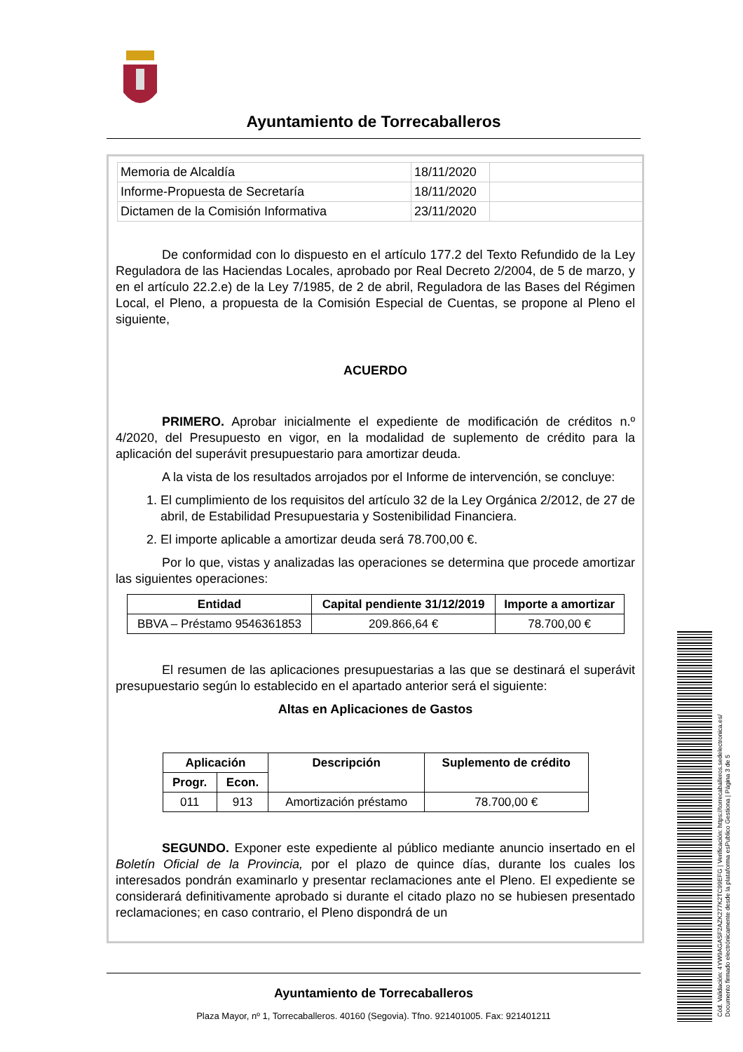Ayuntamiento de Torrecaballeros
| Memoria de Alcaldía | 18/11/2020 | |
| Informe-Propuesta de Secretaría | 18/11/2020 | |
| Dictamen de la Comisión Informativa | 23/11/2020 | |
De conformidad con lo dispuesto en el artículo 177.2 del Texto Refundido de la Ley Reguladora de las Haciendas Locales, aprobado por Real Decreto 2/2004, de 5 de marzo, y en el artículo 22.2.e) de la Ley 7/1985, de 2 de abril, Reguladora de las Bases del Régimen Local, el Pleno, a propuesta de la Comisión Especial de Cuentas, se propone al Pleno el siguiente,
ACUERDO
PRIMERO. Aprobar inicialmente el expediente de modificación de créditos n.º 4/2020, del Presupuesto en vigor, en la modalidad de suplemento de crédito para la aplicación del superávit presupuestario para amortizar deuda.
A la vista de los resultados arrojados por el Informe de intervención, se concluye:
1. El cumplimiento de los requisitos del artículo 32 de la Ley Orgánica 2/2012, de 27 de abril, de Estabilidad Presupuestaria y Sostenibilidad Financiera.
2. El importe aplicable a amortizar deuda será 78.700,00 €.
Por lo que, vistas y analizadas las operaciones se determina que procede amortizar las siguientes operaciones:
| Entidad | Capital pendiente 31/12/2019 | Importe a amortizar |
| --- | --- | --- |
| BBVA – Préstamo 9546361853 | 209.866,64 € | 78.700,00 € |
El resumen de las aplicaciones presupuestarias a las que se destinará el superávit presupuestario según lo establecido en el apartado anterior será el siguiente:
Altas en Aplicaciones de Gastos
| Aplicación | | Descripción | Suplemento de crédito |
| --- | --- | --- | --- |
| Progr. | Econ. | | |
| 011 | 913 | Amortización préstamo | 78.700,00 € |
SEGUNDO. Exponer este expediente al público mediante anuncio insertado en el Boletín Oficial de la Provincia, por el plazo de quince días, durante los cuales los interesados pondrán examinarlo y presentar reclamaciones ante el Pleno. El expediente se considerará definitivamente aprobado si durante el citado plazo no se hubiesen presentado reclamaciones; en caso contrario, el Pleno dispondrá de un
Ayuntamiento de Torrecaballeros
Plaza Mayor, nº 1, Torrecaballeros. 40160 (Segovia). Tfno. 921401005. Fax: 921401211
Cód. Validación: 4YW9AGASF2AZK277K2TC99EFG | Verificación: https://torrecaballeros.sedelectronica.es/
Documento firmado electrónicamente desde la plataforma esPublico Gestiona | Página 3 de 5